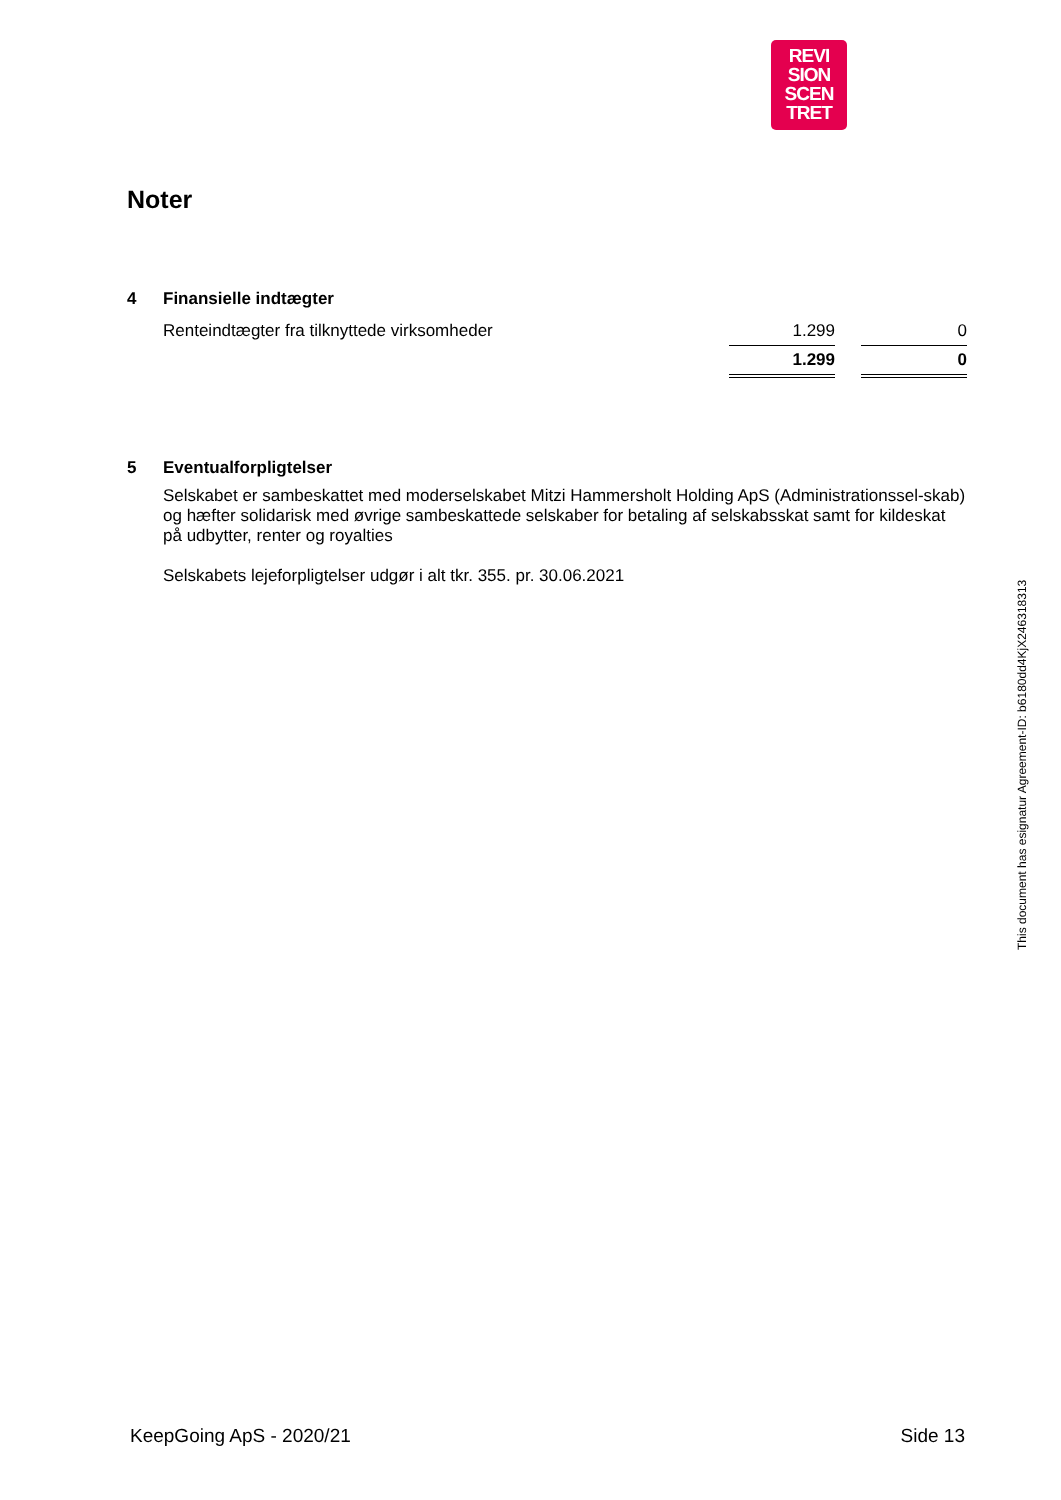REVI
SION
SCEN
TRET
Noter
4 Finansielle indtægter
| | Renteindtægter fra tilknyttede virksomheder | 1.299 | | 0 |
| | | 1.299 | | 0 |
5 Eventualforpligtelser
Selskabet er sambeskattet med moderselskabet Mitzi Hammersholt Holding ApS (Administrationssel-skab) og hæfter solidarisk med øvrige sambeskattede selskaber for betaling af selskabsskat samt for kildeskat på udbytter, renter og royalties
Selskabets lejeforpligtelser udgør i alt tkr. 355. pr. 30.06.2021
This document has esignatur Agreement-ID: b6180dd4KjX246318313
KeepGoing ApS - 2020/21 Side 13